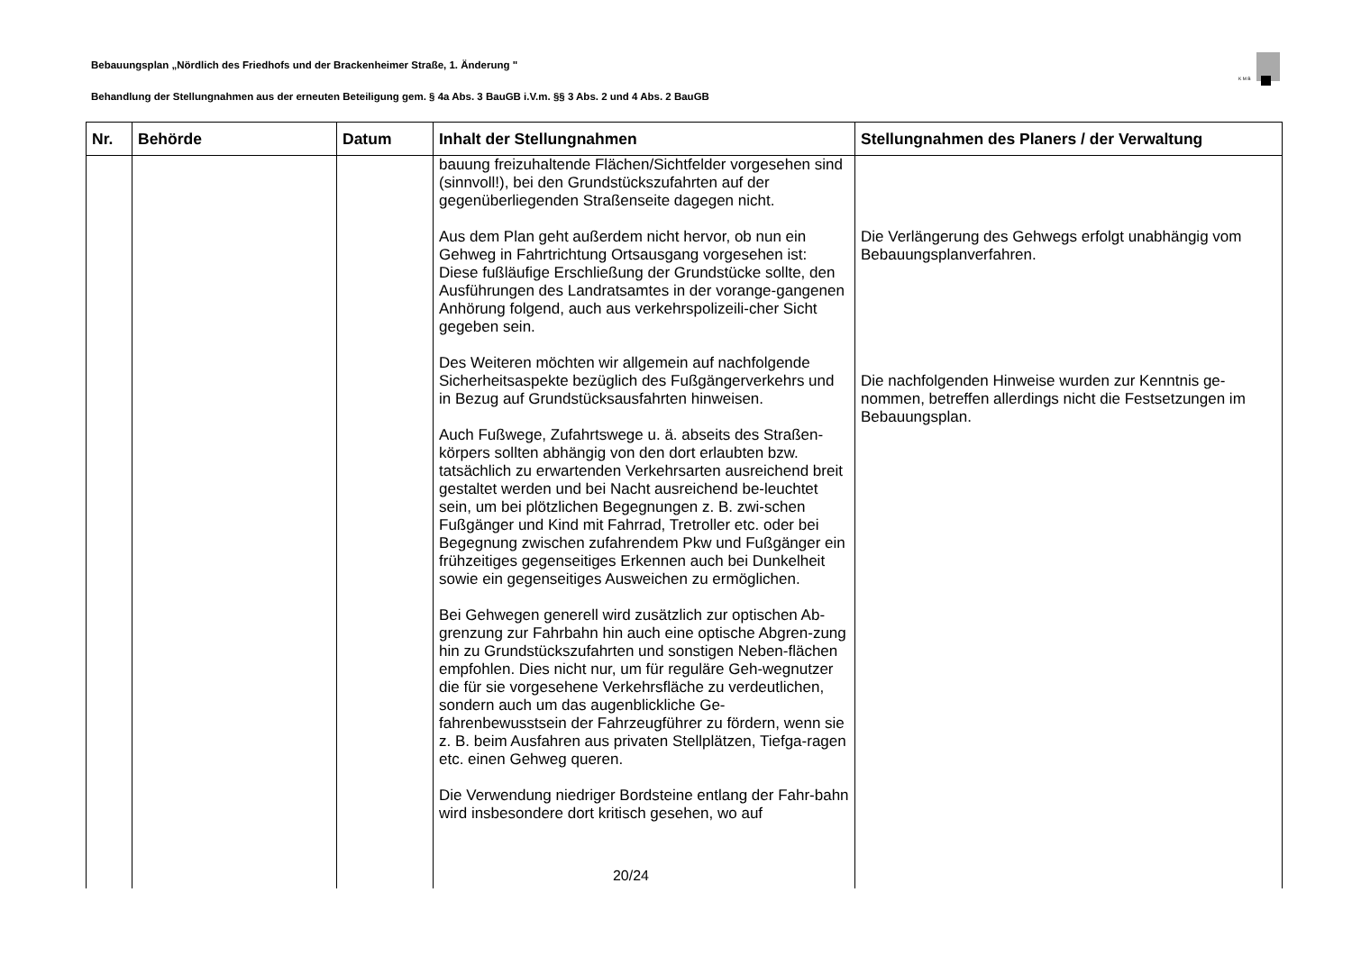Bebauungsplan „Nördlich des Friedhofs und der Brackenheimer Straße, 1. Änderung "
Behandlung der Stellungnahmen aus der erneuten Beteiligung gem. § 4a Abs. 3 BauGB i.V.m. §§ 3 Abs. 2 und 4 Abs. 2 BauGB
K M B
| Nr. | Behörde | Datum | Inhalt der Stellungnahmen | Stellungnahmen des Planers / der Verwaltung |
| --- | --- | --- | --- | --- |
| | | | bauung freizuhaltende Flächen/Sichtfelder vorgesehen sind (sinnvoll!), bei den Grundstückszufahrten auf der gegenüberliegenden Straßenseite dagegen nicht. Aus dem Plan geht außerdem nicht hervor, ob nun ein Gehweg in Fahrtrichtung Ortsausgang vorgesehen ist: Diese fußläufige Erschließung der Grundstücke sollte, den Ausführungen des Landratsamtes in der vorange-gangenen Anhörung folgend, auch aus verkehrspolizeili-cher Sicht gegeben sein. Des Weiteren möchten wir allgemein auf nachfolgende Sicherheitsaspekte bezüglich des Fußgängerverkehrs und in Bezug auf Grundstücksausfahrten hinweisen. Auch Fußwege, Zufahrtswege u. ä. abseits des Straßen-körpers sollten abhängig von den dort erlaubten bzw. tatsächlich zu erwartenden Verkehrsarten ausreichend breit gestaltet werden und bei Nacht ausreichend be-leuchtet sein, um bei plötzlichen Begegnungen z. B. zwi-schen Fußgänger und Kind mit Fahrrad, Tretroller etc. oder bei Begegnung zwischen zufahrendem Pkw und Fußgänger ein frühzeitiges gegenseitiges Erkennen auch bei Dunkelheit sowie ein gegenseitiges Ausweichen zu ermöglichen. Bei Gehwegen generell wird zusätzlich zur optischen Ab-grenzung zur Fahrbahn hin auch eine optische Abgren-zung hin zu Grundstückszufahrten und sonstigen Neben-flächen empfohlen. Dies nicht nur, um für reguläre Geh-wegnutzer die für sie vorgesehene Verkehrsfläche zu verdeutlichen, sondern auch um das augenblickliche Ge-fahrenbewusstsein der Fahrzeugführer zu fördern, wenn sie z. B. beim Ausfahren aus privaten Stellplätzen, Tiefga-ragen etc. einen Gehweg queren. Die Verwendung niedriger Bordsteine entlang der Fahr-bahn wird insbesondere dort kritisch gesehen, wo auf | Die Verlängerung des Gehwegs erfolgt unabhängig vom Bebauungsplanverfahren. Die nachfolgenden Hinweise wurden zur Kenntnis ge-nommen, betreffen allerdings nicht die Festsetzungen im Bebauungsplan. |
20/24